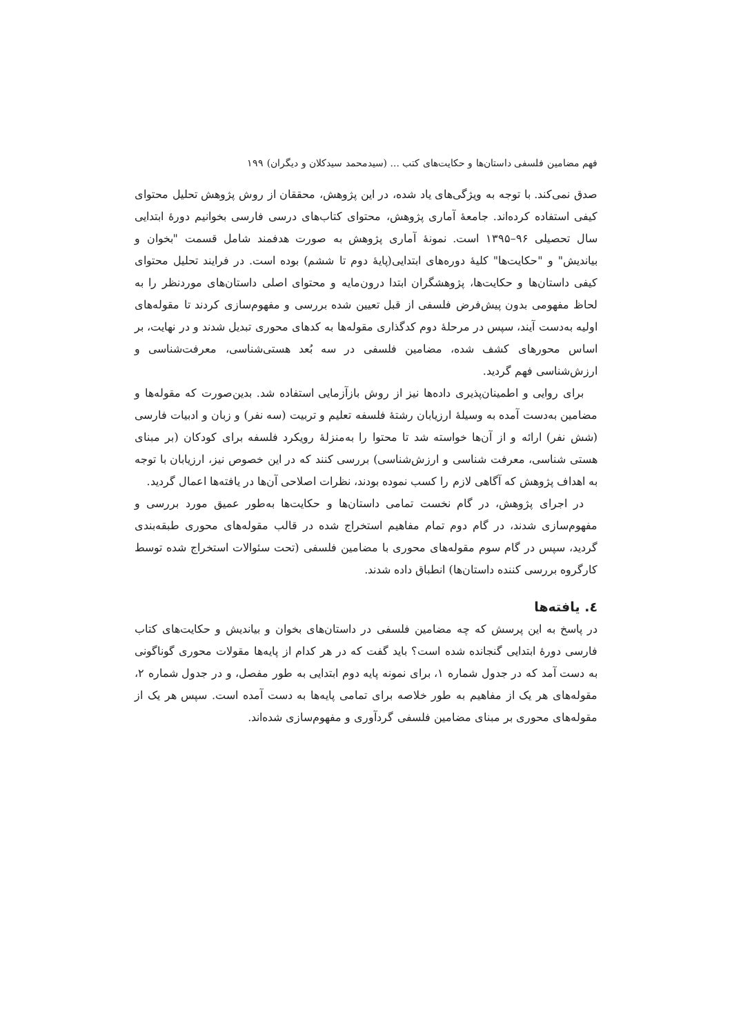فهم مضامین فلسفی داستان‌ها و حکایت‌های کتب ... (سیدمحمد سیدکلان و دیگران) ۱۹۹
صدق نمی‌کند. با توجه به ویژگی‌های یاد شده، در این پژوهش، محققان از روش پژوهش تحلیل محتوای کیفی استفاده کرده‌اند. جامعهٔ آماری پژوهش، محتوای کتاب‌های درسی فارسی بخوانیم دورهٔ ابتدایی سال تحصیلی ۹۶–۱۳۹۵ است. نمونهٔ آماری پژوهش به صورت هدفمند شامل قسمت "بخوان و بیاندیش" و "حکایت‌ها" کلیهٔ دوره‌های ابتدایی(پایهٔ دوم تا ششم) بوده است. در فرایند تحلیل محتوای کیفی داستان‌ها و حکایت‌ها، پژوهشگران ابتدا درون‌مایه و محتوای اصلی داستان‌های موردنظر را به لحاظ مفهومی بدون پیش‌فرض فلسفی از قبل تعیین شده بررسی و مفهوم‌سازی کردند تا مقوله‌های اولیه به‌دست آیند، سپس در مرحلهٔ دوم کدگذاری مقوله‌ها به کدهای محوری تبدیل شدند و در نهایت، بر اساس محورهای کشف شده، مضامین فلسفی در سه بُعد هستی‌شناسی، معرفت‌شناسی و ارزش‌شناسی فهم گردید.
برای روایی و اطمینان‌پذیری داده‌ها نیز از روش بازآزمایی استفاده شد. بدین‌صورت که مقوله‌ها و مضامین به‌دست آمده به وسیلهٔ ارزیابان رشتهٔ فلسفه تعلیم و تربیت (سه نفر) و زبان و ادبیات فارسی (شش نفر) ارائه و از آن‌ها خواسته شد تا محتوا را به‌منزلهٔ رویکرد فلسفه برای کودکان (بر مبنای هستی شناسی، معرفت شناسی و ارزش‌شناسی) بررسی کنند که در این خصوص نیز، ارزیابان با توجه به اهداف پژوهش که آگاهی لازم را کسب نموده بودند، نظرات اصلاحی آن‌ها در یافته‌ها اعمال گردید.
در اجرای پژوهش، در گام نخست تمامی داستان‌ها و حکایت‌ها به‌طور عمیق مورد بررسی و مفهوم‌سازی شدند، در گام دوم تمام مفاهیم استخراج شده در قالب مقوله‌های محوری طبقه‌بندی گردید، سپس در گام سوم مقوله‌های محوری با مضامین فلسفی (تحت سئوالات استخراج شده توسط کارگروه بررسی کننده داستان‌ها) انطباق داده شدند.
٤. یافته‌ها
در پاسخ به این پرسش که چه مضامین فلسفی در داستان‌های بخوان و بیاندیش و حکایت‌های کتاب فارسی دورهٔ ابتدایی گنجانده شده است؟ باید گفت که در هر کدام از پایه‌ها مقولات محوری گوناگونی به دست آمد که در جدول شماره ۱، برای نمونه پایه دوم ابتدایی به طور مفصل، و در جدول شماره ۲، مقوله‌های هر یک از مفاهیم به طور خلاصه برای تمامی پایه‌ها به دست آمده است. سپس هر یک از مقوله‌های محوری بر مبنای مضامین فلسفی گردآوری و مفهوم‌سازی شده‌اند.